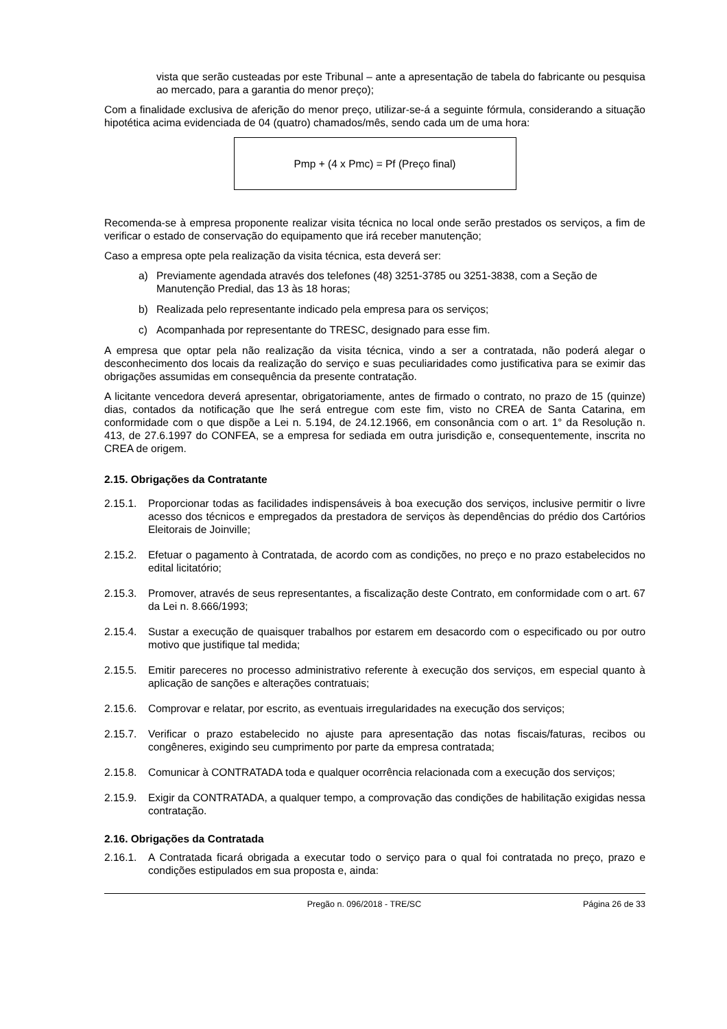vista que serão custeadas por este Tribunal – ante a apresentação de tabela do fabricante ou pesquisa ao mercado, para a garantia do menor preço);
Com a finalidade exclusiva de aferição do menor preço, utilizar-se-á a seguinte fórmula, considerando a situação hipotética acima evidenciada de 04 (quatro) chamados/mês, sendo cada um de uma hora:
Pmp + (4 x Pmc) = Pf (Preço final)
Recomenda-se à empresa proponente realizar visita técnica no local onde serão prestados os serviços, a fim de verificar o estado de conservação do equipamento que irá receber manutenção;
Caso a empresa opte pela realização da visita técnica, esta deverá ser:
a) Previamente agendada através dos telefones (48) 3251-3785 ou 3251-3838, com a Seção de Manutenção Predial, das 13 às 18 horas;
b) Realizada pelo representante indicado pela empresa para os serviços;
c) Acompanhada por representante do TRESC, designado para esse fim.
A empresa que optar pela não realização da visita técnica, vindo a ser a contratada, não poderá alegar o desconhecimento dos locais da realização do serviço e suas peculiaridades como justificativa para se eximir das obrigações assumidas em consequência da presente contratação.
A licitante vencedora deverá apresentar, obrigatoriamente, antes de firmado o contrato, no prazo de 15 (quinze) dias, contados da notificação que lhe será entregue com este fim, visto no CREA de Santa Catarina, em conformidade com o que dispõe a Lei n. 5.194, de 24.12.1966, em consonância com o art. 1° da Resolução n. 413, de 27.6.1997 do CONFEA, se a empresa for sediada em outra jurisdição e, consequentemente, inscrita no CREA de origem.
2.15. Obrigações da Contratante
2.15.1. Proporcionar todas as facilidades indispensáveis à boa execução dos serviços, inclusive permitir o livre acesso dos técnicos e empregados da prestadora de serviços às dependências do prédio dos Cartórios Eleitorais de Joinville;
2.15.2. Efetuar o pagamento à Contratada, de acordo com as condições, no preço e no prazo estabelecidos no edital licitatório;
2.15.3. Promover, através de seus representantes, a fiscalização deste Contrato, em conformidade com o art. 67 da Lei n. 8.666/1993;
2.15.4. Sustar a execução de quaisquer trabalhos por estarem em desacordo com o especificado ou por outro motivo que justifique tal medida;
2.15.5. Emitir pareceres no processo administrativo referente à execução dos serviços, em especial quanto à aplicação de sanções e alterações contratuais;
2.15.6. Comprovar e relatar, por escrito, as eventuais irregularidades na execução dos serviços;
2.15.7. Verificar o prazo estabelecido no ajuste para apresentação das notas fiscais/faturas, recibos ou congêneres, exigindo seu cumprimento por parte da empresa contratada;
2.15.8. Comunicar à CONTRATADA toda e qualquer ocorrência relacionada com a execução dos serviços;
2.15.9. Exigir da CONTRATADA, a qualquer tempo, a comprovação das condições de habilitação exigidas nessa contratação.
2.16. Obrigações da Contratada
2.16.1. A Contratada ficará obrigada a executar todo o serviço para o qual foi contratada no preço, prazo e condições estipulados em sua proposta e, ainda:
Pregão n. 096/2018 - TRE/SC Página 26 de 33